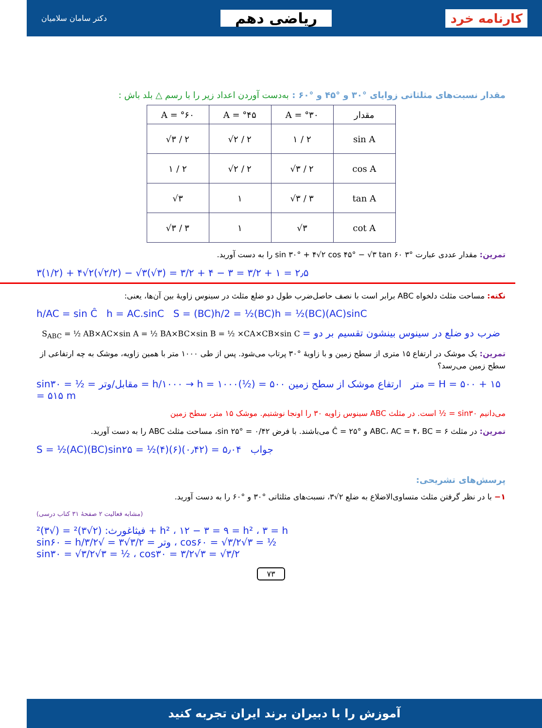کارنامه خرد
ریاضی دهم
دکتر سامان سلامیان
مقدار نسبت‌های مثلثاتی زوایای °۳۰ و °۴۵ و °۶۰ : به‌دست آوردن اعداد زیر را با رسم △ بلد باش :
| A = °۶۰ | A = °۴۵ | A = °۳۰ | مقدار |
| --- | --- | --- | --- |
| √۳ / ۲ | √۲ / ۲ | ۱ / ۲ | sin A |
| ۱ / ۲ | √۲ / ۲ | √۳ / ۲ | cos A |
| √۳ | ۱ | √۳ / ۳ | tan A |
| √۳ / ۳ | ۱ | √۳ | cot A |
تمرین: مقدار عددی عبارت °۳ sin ۳۰° + ۴√۲ cos ۴۵° − √۳ tan ۶۰ را به دست آورید.
۳(۱/۲) + ۴√۲(√۲/۲) − √۳(√۳) = ۳/۲ + ۴ − ۳ = ۳/۲ + ۱ = ۲٫۵
نکته: مساحت مثلث دلخواه ABC برابر است با نصف حاصل‌ضرب طول دو ضلع مثلث در سینوس زاویهٔ بین آن‌ها، یعنی:
h/AC = sin Ĉ h = AC.sinC S = (BC)h/2 = ½(BC)h = ½(BC)(AC)sinC
S<sub>ABC</sub> = ½ AB×AC×sin A = ½ BA×BC×sin B = ½ ×CA×CB×sin C = ضرب دو ضلع در سینوس بینشون تقسیم بر دو
تمرین: یک موشک در ارتفاع ۱۵ متری از سطح زمین و با زاویهٔ °۳۰ پرتاب می‌شود. پس از طی ۱۰۰۰ متر با همین زاویه، موشک به چه ارتفاعی از سطح زمین می‌رسد؟
sin۳۰ = ½ = مقابل/وتر = h/۱۰۰۰ → h = ۱۰۰۰(½) = ۵۰۰ متر ارتفاع موشک از سطح زمین = H = ۵۰۰ + ۱۵ = ۵۱۵ m
می‌دانیم sin۳۰ = ½ است. در مثلث ABC سینوس زاویه ۳۰ را اونجا نوشتیم. موشک ۱۵ متر، سطح زمین
تمرین: در مثلث ABC، AC = ۴، BC = ۶ و Ĉ = ۲۵° می‌باشند. با فرض sin ۲۵° = ۰/۴۲، مساحت مثلث ABC را به دست آورید.
S = ½(AC)(BC)sin۲۵ = ½(۴)(۶)(۰٫۴۲) = ۵٫۰۴ جواب
پرسش‌های تشریحی:
۱− با در نظر گرفتن مثلث متساوی‌الاضلاع به ضلع ۲√۳، نسبت‌های مثلثاتی °۳۰ و °۶۰ را به دست آورید.
(مشابه فعالیت ۲ صفحهٔ ۳۱ کتاب درسی)
فیثاغورث: (۲√۳)² = (√۳)² + h² ، ۱۲ − ۳ = ۹ = h² ، ۳ = h
sin۶۰ = h/وتر = ۳/۲√۳ = √۳/۲ ، cos۶۰ = √۳/۲√۳ = ½
sin۳۰ = √۳/۲√۳ = ½ ، cos۳۰ = ۳/۲√۳ = √۳/۲
۷۳
آموزش را با دبیران برند ایران تجربه کنید